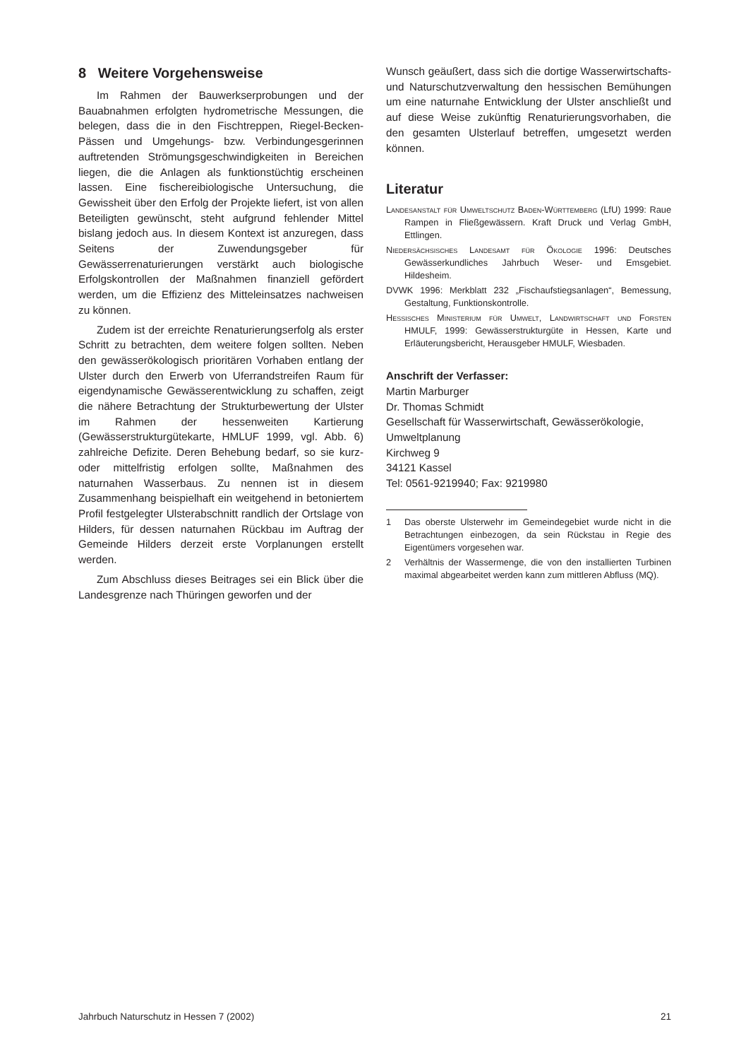8 Weitere Vorgehensweise
Im Rahmen der Bauwerkserprobungen und der Bauabnahmen erfolgten hydrometrische Messungen, die belegen, dass die in den Fischtreppen, Riegel-Becken-Pässen und Umgehungs- bzw. Verbindungesgerinnen auftretenden Strömungsgeschwindigkeiten in Bereichen liegen, die die Anlagen als funktionstüchtig erscheinen lassen. Eine fischereibiologische Untersuchung, die Gewissheit über den Erfolg der Projekte liefert, ist von allen Beteiligten gewünscht, steht aufgrund fehlender Mittel bislang jedoch aus. In diesem Kontext ist anzuregen, dass Seitens der Zuwendungsgeber für Gewässerrenaturierungen verstärkt auch biologische Erfolgskontrollen der Maßnahmen finanziell gefördert werden, um die Effizienz des Mitteleinsatzes nachweisen zu können.
Zudem ist der erreichte Renaturierungserfolg als erster Schritt zu betrachten, dem weitere folgen sollten. Neben den gewässerökologisch prioritären Vorhaben entlang der Ulster durch den Erwerb von Uferrandstreifen Raum für eigendynamische Gewässerentwicklung zu schaffen, zeigt die nähere Betrachtung der Strukturbewertung der Ulster im Rahmen der hessenweiten Kartierung (Gewässerstrukturgütekarte, HMLUF 1999, vgl. Abb. 6) zahlreiche Defizite. Deren Behebung bedarf, so sie kurz- oder mittelfristig erfolgen sollte, Maßnahmen des naturnahen Wasserbaus. Zu nennen ist in diesem Zusammenhang beispielhaft ein weitgehend in betoniertem Profil festgelegter Ulsterabschnitt randlich der Ortslage von Hilders, für dessen naturnahen Rückbau im Auftrag der Gemeinde Hilders derzeit erste Vorplanungen erstellt werden.
Zum Abschluss dieses Beitrages sei ein Blick über die Landesgrenze nach Thüringen geworfen und der
Wunsch geäußert, dass sich die dortige Wasserwirtschafts- und Naturschutzverwaltung den hessischen Bemühungen um eine naturnahe Entwicklung der Ulster anschließt und auf diese Weise zukünftig Renaturierungsvorhaben, die den gesamten Ulsterlauf betreffen, umgesetzt werden können.
Literatur
Landesanstalt für Umweltschutz Baden-Württemberg (LfU) 1999: Raue Rampen in Fließgewässern. Kraft Druck und Verlag GmbH, Ettlingen.
Niedersächsisches Landesamt für Ökologie 1996: Deutsches Gewässerkundliches Jahrbuch Weser- und Emsgebiet. Hildesheim.
DVWK 1996: Merkblatt 232 „Fischaufstiegsanlagen“, Bemessung, Gestaltung, Funktionskontrolle.
Hessisches Ministerium für Umwelt, Landwirtschaft und Forsten HMULF, 1999: Gewässerstrukturgüte in Hessen, Karte und Erläuterungsbericht, Herausgeber HMULF, Wiesbaden.
Anschrift der Verfasser:
Martin Marburger
Dr. Thomas Schmidt
Gesellschaft für Wasserwirtschaft, Gewässerökologie, Umweltplanung
Kirchweg 9
34121 Kassel
Tel: 0561-9219940; Fax: 9219980
1 Das oberste Ulsterwehr im Gemeindegebiet wurde nicht in die Betrachtungen einbezogen, da sein Rückstau in Regie des Eigentümers vorgesehen war.
2 Verhältnis der Wassermenge, die von den installierten Turbinen maximal abgearbeitet werden kann zum mittleren Abfluss (MQ).
Jahrbuch Naturschutz in Hessen 7 (2002) 21